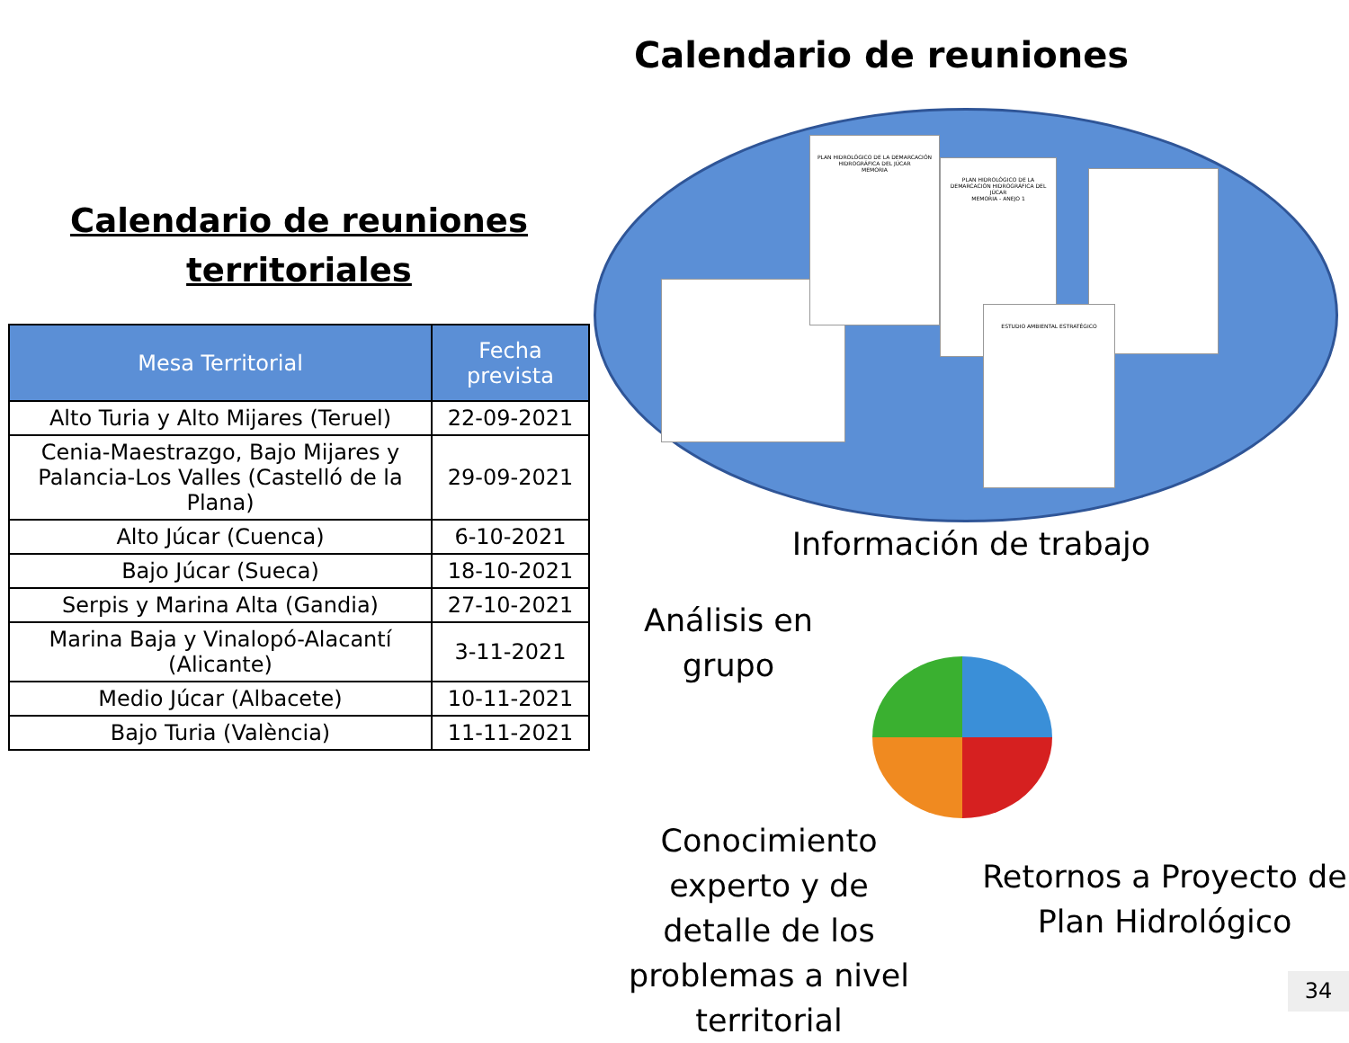Calendario de reuniones
Calendario de reuniones
territoriales
| Mesa Territorial | Fecha prevista |
| --- | --- |
| Alto Turia y Alto Mijares (Teruel) | 22-09-2021 |
| Cenia-Maestrazgo, Bajo Mijares y Palancia-Los Valles (Castelló de la Plana) | 29-09-2021 |
| Alto Júcar (Cuenca) | 6-10-2021 |
| Bajo Júcar (Sueca) | 18-10-2021 |
| Serpis y Marina Alta (Gandia) | 27-10-2021 |
| Marina Baja y Vinalopó-Alacantí (Alicante) | 3-11-2021 |
| Medio Júcar (Albacete) | 10-11-2021 |
| Bajo Turia (València) | 11-11-2021 |
PLAN HIDROLÓGICO DE LA DEMARCACIÓN HIDROGRÁFICA DEL JÚCAR
MEMORIA
PLAN HIDROLÓGICO DE LA DEMARCACIÓN HIDROGRÁFICA DEL JÚCAR
MEMORIA - ANEJO 1
ESTUDIO AMBIENTAL ESTRATÉGICO
Información de trabajo
Análisis en grupo
Conocimiento experto y de detalle de los problemas a nivel territorial
Retornos a Proyecto de Plan Hidrológico
34